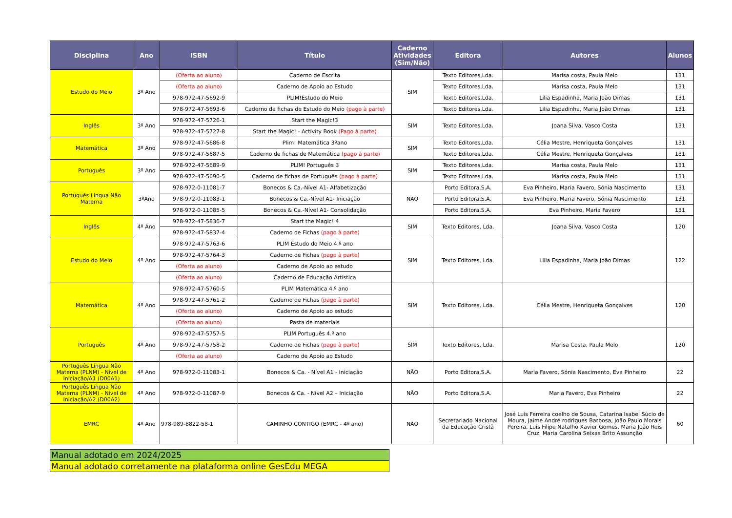| Disciplina | Ano | ISBN | Título | Caderno Atividades (Sim/Não) | Editora | Autores | Alunos |
| --- | --- | --- | --- | --- | --- | --- | --- |
| Estudo do Meio | 3º Ano | (Oferta ao aluno) | Caderno de Escrita | SIM | Texto Editores,Lda. | Marisa costa, Paula Melo | 131 |
| | | (Oferta ao aluno) | Caderno de Apoio ao Estudo | | Texto Editores,Lda. | Marisa costa, Paula Melo | 131 |
| | | 978-972-47-5692-9 | PLIM!Estudo do Meio | | Texto Editores,Lda. | Lilia Espadinha, Maria João Dimas | 131 |
| | | 978-972-47-5693-6 | Caderno de fichas de Estudo do Meio (pago à parte) | | Texto Editores,Lda. | Lilia Espadinha, Maria João Dimas | 131 |
| Inglês | 3º Ano | 978-972-47-5726-1 | Start the Magic!3 | SIM | Texto Editores,Lda. | Joana Silva, Vasco Costa | 131 |
| | | 978-972-47-5727-8 | Start the Magic! - Activity Book (Pago à parte) | | | | |
| Matemática | 3º Ano | 978-972-47-5686-8 | Plim! Matemática 3ºano | SIM | Texto Editores,Lda. | Célia Mestre, Henriqueta Gonçalves | 131 |
| | | 978-972-47-5687-5 | Caderno de fichas de Matemática (pago à parte) | | Texto Editores,Lda. | Célia Mestre, Henriqueta Gonçalves | 131 |
| Português | 3º Ano | 978-972-47-5689-9 | PLIM! Português 3 | SIM | Texto Editores,Lda. | Marisa costa, Paula Melo | 131 |
| | | 978-972-47-5690-5 | Caderno de fichas de Português (pago à parte) | | Texto Editores,Lda. | Marisa costa, Paula Melo | 131 |
| Português Lingua Não Materna | 3ºAno | 978-972-0-11081-7 | Bonecos & Ca.-Nível A1- Alfabetização | NÃO | Porto Editora,S.A. | Eva Pinheiro, Maria Favero, Sónia Nascimento | 131 |
| | | 978-972-0-11083-1 | Bonecos & Ca.-Nível A1- Iniciação | | Porto Editora,S.A. | Eva Pinheiro, Maria Favero, Sónia Nascimento | 131 |
| | | 978-972-0-11085-5 | Bonecos & Ca.-Nível A1- Consolidação | | Porto Editora,S.A. | Eva Pinheiro, Maria Favero | 131 |
| Inglês | 4º Ano | 978-972-47-5836-7 | Start the Magic! 4 | SIM | Texto Editores, Lda. | Joana Silva, Vasco Costa | 120 |
| | | 978-972-47-5837-4 | Caderno de Fichas (pago à parte) | | | | |
| Estudo do Meio | 4º Ano | 978-972-47-5763-6 | PLIM Estudo do Meio 4.º ano | SIM | Texto Editores, Lda. | Lilia Espadinha, Maria João Dimas | 122 |
| | | 978-972-47-5764-3 | Caderno de Fichas (pago à parte) | | | | |
| | | (Oferta ao aluno) | Caderno de Apoio ao estudo | | | | |
| | | (Oferta ao aluno) | Caderno de Educação Artística | | | | |
| Matemática | 4º Ano | 978-972-47-5760-5 | PLIM Matemática 4.º ano | SIM | Texto Editores, Lda. | Célia Mestre, Henriqueta Gonçalves | 120 |
| | | 978-972-47-5761-2 | Caderno de Fichas (pago à parte) | | | | |
| | | (Oferta ao aluno) | Caderno de Apoio ao estudo | | | | |
| | | (Oferta ao aluno) | Pasta de materiais | | | | |
| Português | 4º Ano | 978-972-47-5757-5 | PLIM Português 4.º ano | SIM | Texto Editores, Lda. | Marisa Costa, Paula Melo | 120 |
| | | 978-972-47-5758-2 | Caderno de Fichas (pago à parte) | | | | |
| | | (Oferta ao aluno) | Caderno de Apoio ao Estudo | | | | |
| Português Língua Não Materna (PLNM) - Nível de Iniciação/A1 (D00A1) | 4º Ano | 978-972-0-11083-1 | Bonecos & Ca. - Nível A1 - Iniciação | NÃO | Porto Editora,S.A. | Maria Favero, Sónia Nascimento, Eva Pinheiro | 22 |
| Português Língua Não Materna (PLNM) - Nível de Iniciação/A2 (D00A2) | 4º Ano | 978-972-0-11087-9 | Bonecos & Ca. - Nível A2 – Iniciação | NÃO | Porto Editora,S.A. | Maria Favero, Eva Pinheiro | 22 |
| EMRC | 4º Ano | 978-989-8822-58-1 | CAMINHO CONTIGO (EMRC - 4º ano) | NÃO | Secretariado Nacional da Educação Cristã | José Luís Ferreira coelho de Sousa, Catarina Isabel Súcio de Moura, Jaime André rodrigues Barbosa, João Paulo Morais Pereira, Luís Filipe Natalho Xavier Gomes, Maria João Reis Cruz, Maria Carolina Seixas Brito Assunção | 60 |
| Manual adotado em 2024/2025 |
| Manual adotado corretamente na plataforma online GesEdu MEGA |